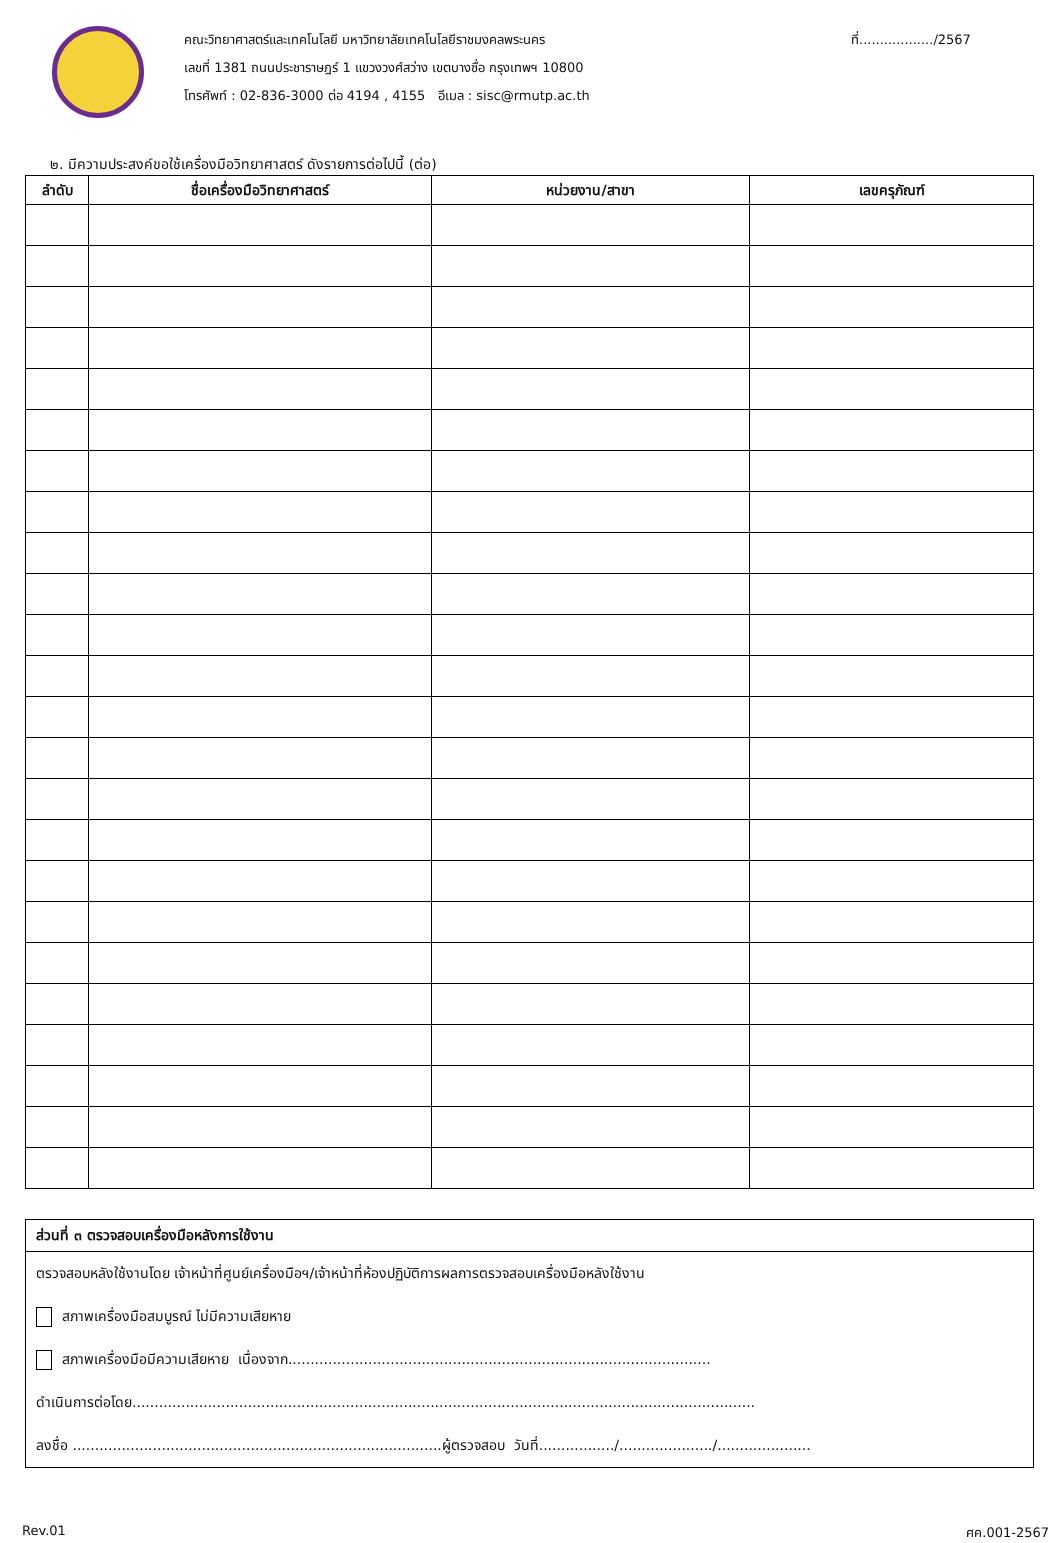คณะวิทยาศาสตร์และเทคโนโลยี มหาวิทยาลัยเทคโนโลยีราชมงคลพระนคร
เลขที่ 1381 ถนนประชาราษฎร์ 1 แขวงวงศ์สว่าง เขตบางซื่อ กรุงเทพฯ 10800
โทรศัพท์ : 02-836-3000 ต่อ 4194 , 4155 อีเมล : sisc@rmutp.ac.th
ที่................../2567
๒. มีความประสงค์ขอใช้เครื่องมือวิทยาศาสตร์ ดังรายการต่อไปนี้ (ต่อ)
| ลำดับ | ชื่อเครื่องมือวิทยาศาสตร์ | หน่วยงาน/สาขา | เลขครุภัณฑ์ |
| --- | --- | --- | --- |
ส่วนที่ ๓ ตรวจสอบเครื่องมือหลังการใช้งาน
ตรวจสอบหลังใช้งานโดย เจ้าหน้าที่ศูนย์เครื่องมือฯ/เจ้าหน้าที่ห้องปฏิบัติการผลการตรวจสอบเครื่องมือหลังใช้งาน
สภาพเครื่องมือสมบูรณ์ ไม่มีความเสียหาย
สภาพเครื่องมือมีความเสียหาย เนื่องจาก...............................................................................................
ดำเนินการต่อโดย............................................................................................................................................
ลงชื่อ ...................................................................................ผู้ตรวจสอบ วันที่................./...................../.....................
Rev.01 ศค.001-2567